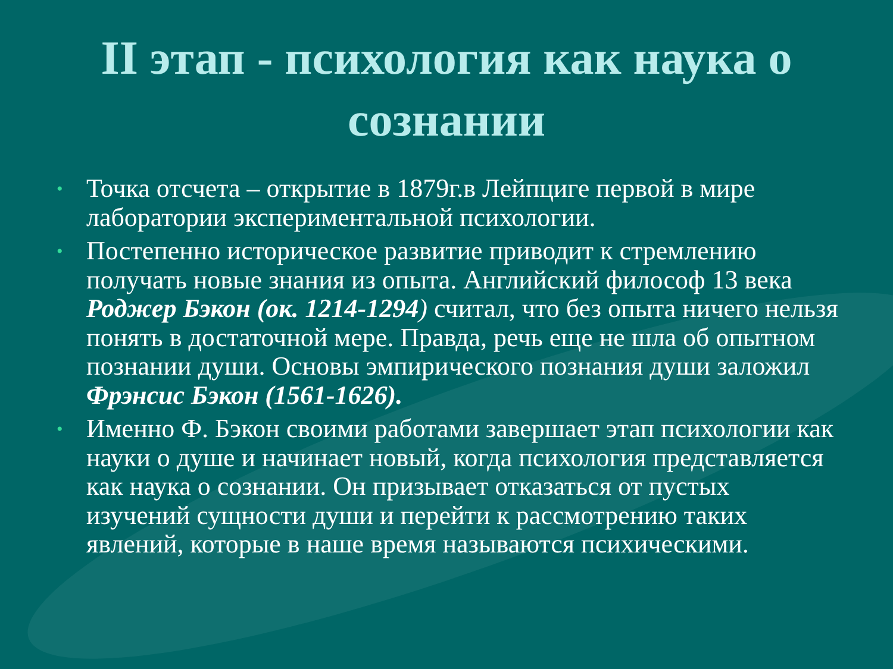II этап - психология как наука о сознании
• Точка отсчета – открытие в 1879г.в Лейпциге первой в мире лаборатории экспериментальной психологии.
• Постепенно историческое развитие приводит к стремлению получать новые знания из опыта. Английский философ 13 века Роджер Бэкон (ок. 1214-1294) считал, что без опыта ничего нельзя понять в достаточной мере. Правда, речь еще не шла об опытном познании души. Основы эмпирического познания души заложил Фрэнсис Бэкон (1561-1626).
• Именно Ф. Бэкон своими работами завершает этап психологии как науки о душе и начинает новый, когда психология представляется как наука о сознании. Он призывает отказаться от пустых изучений сущности души и перейти к рассмотрению таких явлений, которые в наше время называются психическими.